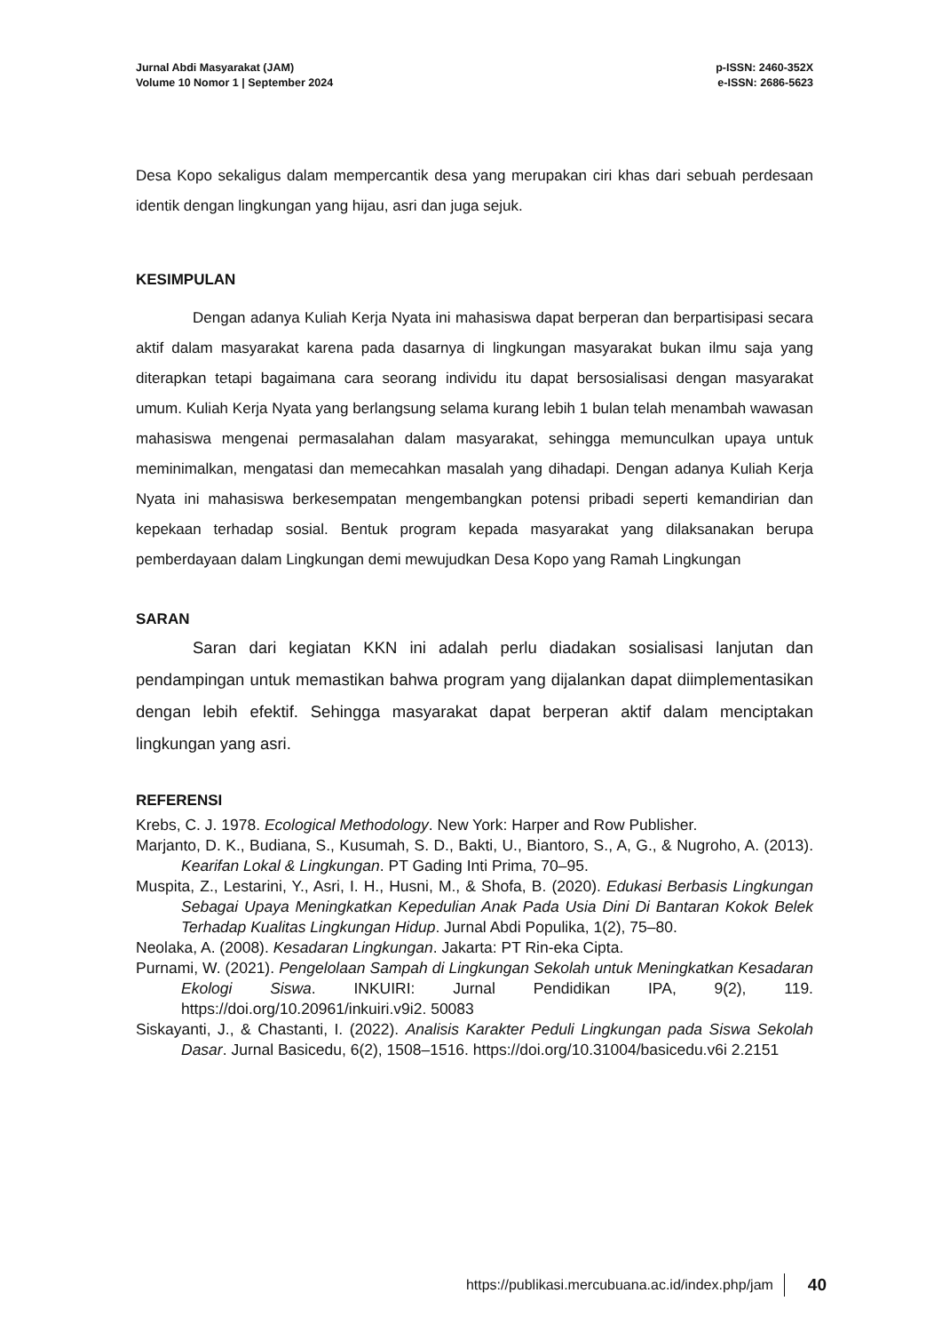Jurnal Abdi Masyarakat (JAM)
Volume 10 Nomor 1 | September 2024
p-ISSN: 2460-352X
e-ISSN: 2686-5623
Desa Kopo sekaligus dalam mempercantik desa yang merupakan ciri khas dari sebuah perdesaan identik dengan lingkungan yang hijau, asri dan juga sejuk.
KESIMPULAN
Dengan adanya Kuliah Kerja Nyata ini mahasiswa dapat berperan dan berpartisipasi secara aktif dalam masyarakat karena pada dasarnya di lingkungan masyarakat bukan ilmu saja yang diterapkan tetapi bagaimana cara seorang individu itu dapat bersosialisasi dengan masyarakat umum. Kuliah Kerja Nyata yang berlangsung selama kurang lebih 1 bulan telah menambah wawasan mahasiswa mengenai permasalahan dalam masyarakat, sehingga memunculkan upaya untuk meminimalkan, mengatasi dan memecahkan masalah yang dihadapi. Dengan adanya Kuliah Kerja Nyata ini mahasiswa berkesempatan mengembangkan potensi pribadi seperti kemandirian dan kepekaan terhadap sosial. Bentuk program kepada masyarakat yang dilaksanakan berupa pemberdayaan dalam Lingkungan demi mewujudkan Desa Kopo yang Ramah Lingkungan
SARAN
Saran dari kegiatan KKN ini adalah perlu diadakan sosialisasi lanjutan dan pendampingan untuk memastikan bahwa program yang dijalankan dapat diimplementasikan dengan lebih efektif. Sehingga masyarakat dapat berperan aktif dalam menciptakan lingkungan yang asri.
REFERENSI
Krebs, C. J. 1978. Ecological Methodology. New York: Harper and Row Publisher.
Marjanto, D. K., Budiana, S., Kusumah, S. D., Bakti, U., Biantoro, S., A, G., & Nugroho, A. (2013). Kearifan Lokal & Lingkungan. PT Gading Inti Prima, 70–95.
Muspita, Z., Lestarini, Y., Asri, I. H., Husni, M., & Shofa, B. (2020). Edukasi Berbasis Lingkungan Sebagai Upaya Meningkatkan Kepedulian Anak Pada Usia Dini Di Bantaran Kokok Belek Terhadap Kualitas Lingkungan Hidup. Jurnal Abdi Populika, 1(2), 75–80.
Neolaka, A. (2008). Kesadaran Lingkungan. Jakarta: PT Rin-eka Cipta.
Purnami, W. (2021). Pengelolaan Sampah di Lingkungan Sekolah untuk Meningkatkan Kesadaran Ekologi Siswa. INKUIRI: Jurnal Pendidikan IPA, 9(2), 119. https://doi.org/10.20961/inkuiri.v9i2. 50083
Siskayanti, J., & Chastanti, I. (2022). Analisis Karakter Peduli Lingkungan pada Siswa Sekolah Dasar. Jurnal Basicedu, 6(2), 1508–1516. https://doi.org/10.31004/basicedu.v6i 2.2151
https://publikasi.mercubuana.ac.id/index.php/jam 40